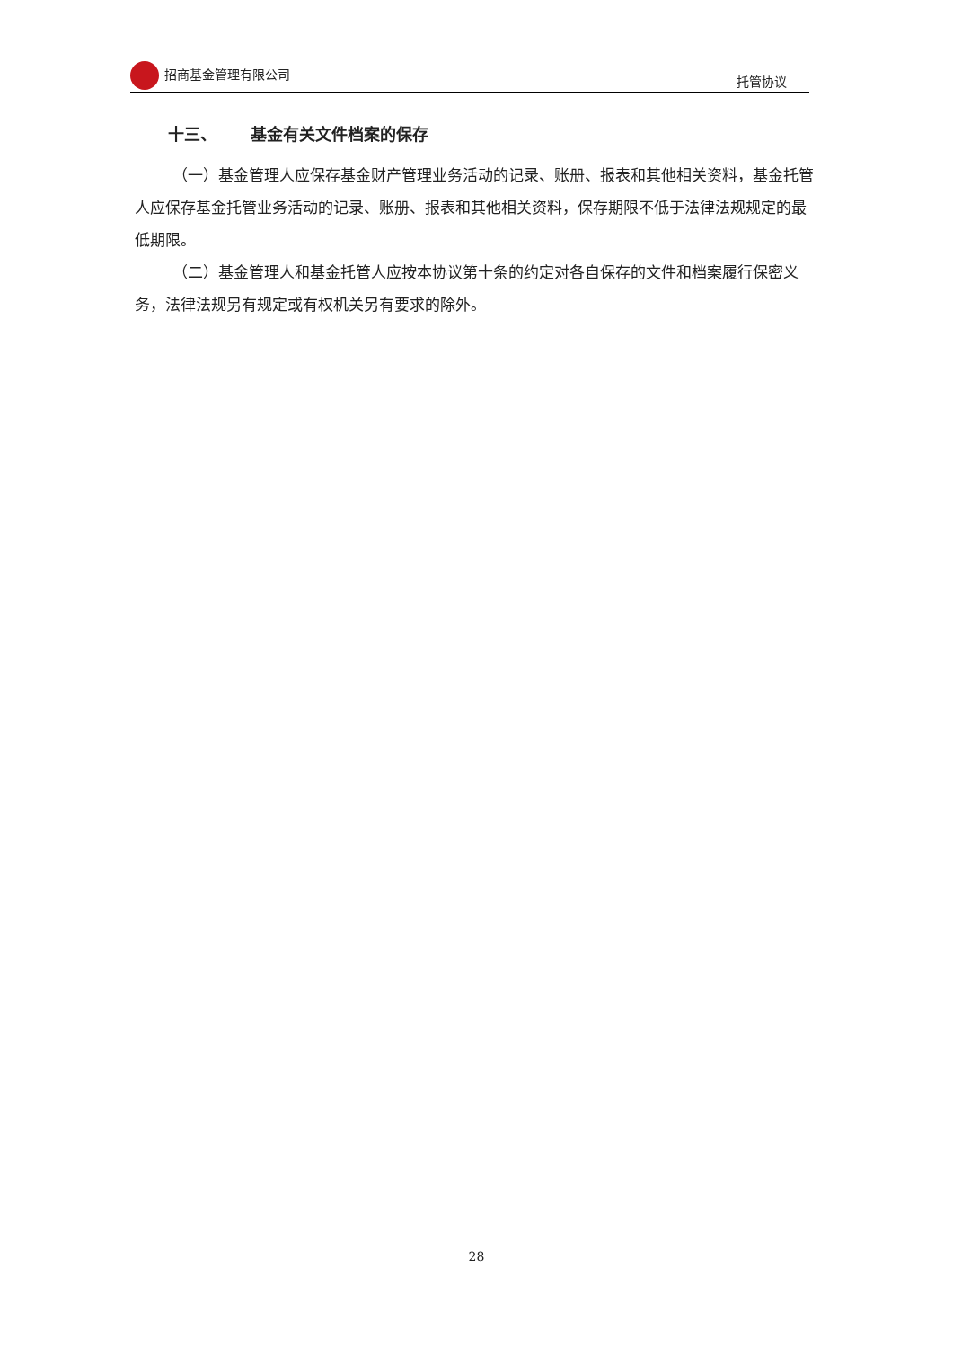招商基金管理有限公司 托管协议
十三、 基金有关文件档案的保存
（一）基金管理人应保存基金财产管理业务活动的记录、账册、报表和其他相关资料，基金托管人应保存基金托管业务活动的记录、账册、报表和其他相关资料，保存期限不低于法律法规规定的最低期限。
（二）基金管理人和基金托管人应按本协议第十条的约定对各自保存的文件和档案履行保密义务，法律法规另有规定或有权机关另有要求的除外。
28